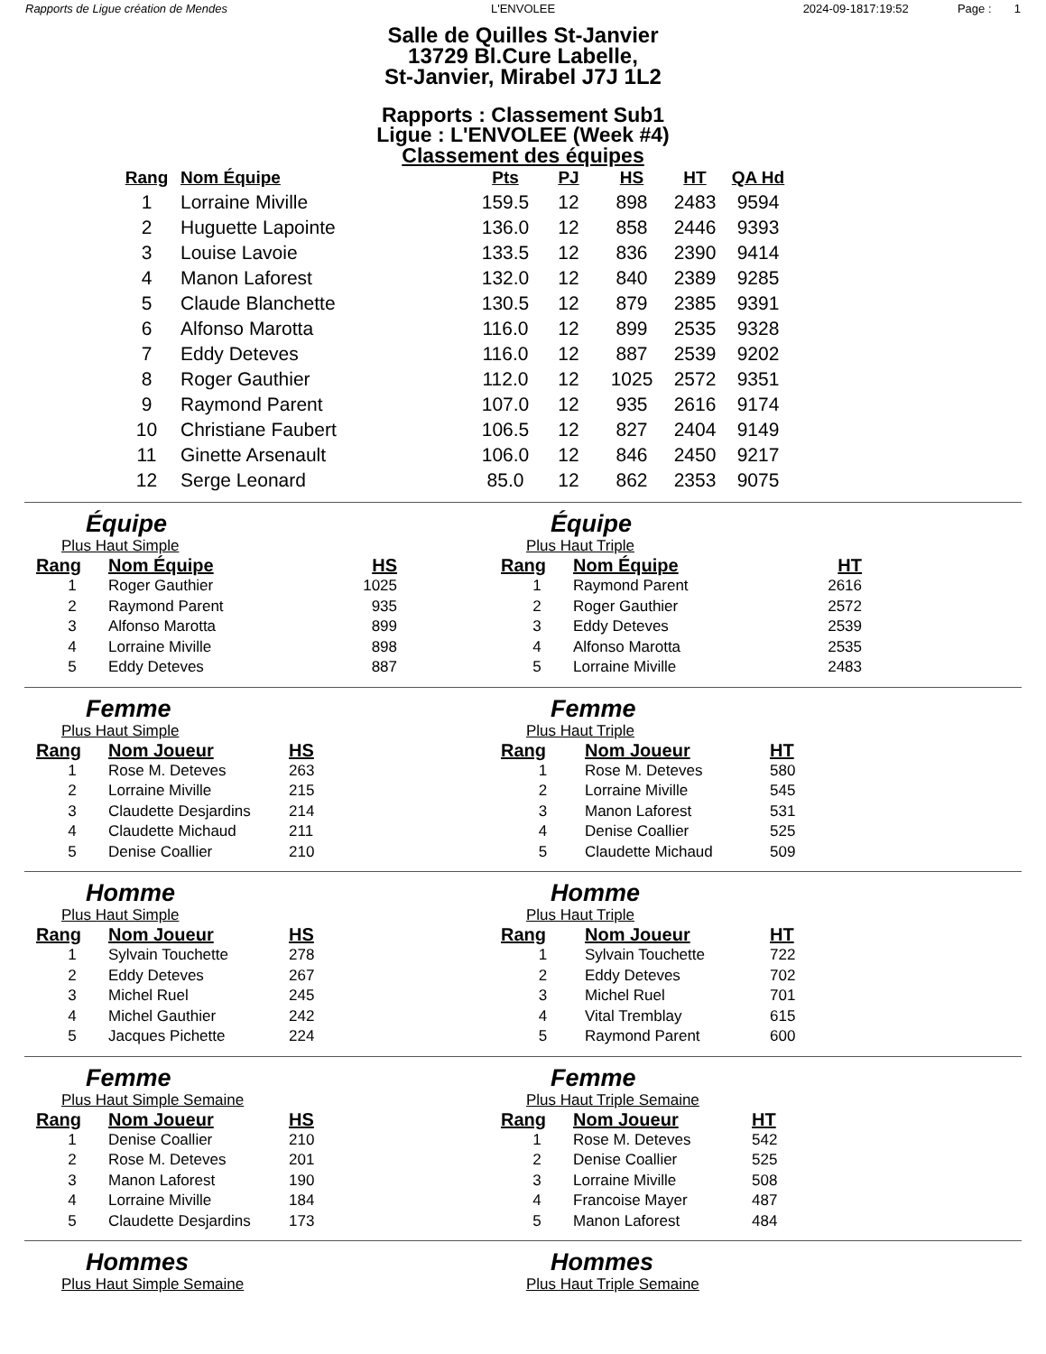Rapports de Ligue création de Mendes
L'ENVOLEE 2024-09-1817:19:52 Page : 1
Salle de Quilles St-Janvier
13729 Bl.Cure Labelle,
St-Janvier, Mirabel J7J 1L2
Rapports : Classement Sub1
Ligue : L'ENVOLEE (Week #4)
Classement des équipes
| Rang | Nom Équipe | Pts | PJ | HS | HT | QA Hd |
| --- | --- | --- | --- | --- | --- | --- |
| 1 | Lorraine Miville | 159.5 | 12 | 898 | 2483 | 9594 |
| 2 | Huguette Lapointe | 136.0 | 12 | 858 | 2446 | 9393 |
| 3 | Louise Lavoie | 133.5 | 12 | 836 | 2390 | 9414 |
| 4 | Manon Laforest | 132.0 | 12 | 840 | 2389 | 9285 |
| 5 | Claude Blanchette | 130.5 | 12 | 879 | 2385 | 9391 |
| 6 | Alfonso Marotta | 116.0 | 12 | 899 | 2535 | 9328 |
| 7 | Eddy Deteves | 116.0 | 12 | 887 | 2539 | 9202 |
| 8 | Roger Gauthier | 112.0 | 12 | 1025 | 2572 | 9351 |
| 9 | Raymond Parent | 107.0 | 12 | 935 | 2616 | 9174 |
| 10 | Christiane Faubert | 106.5 | 12 | 827 | 2404 | 9149 |
| 11 | Ginette Arsenault | 106.0 | 12 | 846 | 2450 | 9217 |
| 12 | Serge Leonard | 85.0 | 12 | 862 | 2353 | 9075 |
Équipe
Plus Haut Simple
| Rang | Nom Équipe | HS |
| --- | --- | --- |
| 1 | Roger Gauthier | 1025 |
| 2 | Raymond Parent | 935 |
| 3 | Alfonso Marotta | 899 |
| 4 | Lorraine Miville | 898 |
| 5 | Eddy Deteves | 887 |
Équipe
Plus Haut Triple
| Rang | Nom Équipe | HT |
| --- | --- | --- |
| 1 | Raymond Parent | 2616 |
| 2 | Roger Gauthier | 2572 |
| 3 | Eddy Deteves | 2539 |
| 4 | Alfonso Marotta | 2535 |
| 5 | Lorraine Miville | 2483 |
Femme
Plus Haut Simple
| Rang | Nom Joueur | HS |
| --- | --- | --- |
| 1 | Rose M. Deteves | 263 |
| 2 | Lorraine Miville | 215 |
| 3 | Claudette Desjardins | 214 |
| 4 | Claudette Michaud | 211 |
| 5 | Denise Coallier | 210 |
Femme
Plus Haut Triple
| Rang | Nom Joueur | HT |
| --- | --- | --- |
| 1 | Rose M. Deteves | 580 |
| 2 | Lorraine Miville | 545 |
| 3 | Manon Laforest | 531 |
| 4 | Denise Coallier | 525 |
| 5 | Claudette Michaud | 509 |
Homme
Plus Haut Simple
| Rang | Nom Joueur | HS |
| --- | --- | --- |
| 1 | Sylvain Touchette | 278 |
| 2 | Eddy Deteves | 267 |
| 3 | Michel Ruel | 245 |
| 4 | Michel Gauthier | 242 |
| 5 | Jacques Pichette | 224 |
Homme
Plus Haut Triple
| Rang | Nom Joueur | HT |
| --- | --- | --- |
| 1 | Sylvain Touchette | 722 |
| 2 | Eddy Deteves | 702 |
| 3 | Michel Ruel | 701 |
| 4 | Vital Tremblay | 615 |
| 5 | Raymond Parent | 600 |
Femme
Plus Haut Simple Semaine
| Rang | Nom Joueur | HS |
| --- | --- | --- |
| 1 | Denise Coallier | 210 |
| 2 | Rose M. Deteves | 201 |
| 3 | Manon Laforest | 190 |
| 4 | Lorraine Miville | 184 |
| 5 | Claudette Desjardins | 173 |
Femme
Plus Haut Triple Semaine
| Rang | Nom Joueur | HT |
| --- | --- | --- |
| 1 | Rose M. Deteves | 542 |
| 2 | Denise Coallier | 525 |
| 3 | Lorraine Miville | 508 |
| 4 | Francoise Mayer | 487 |
| 5 | Manon Laforest | 484 |
Hommes
Plus Haut Simple Semaine
Hommes
Plus Haut Triple Semaine